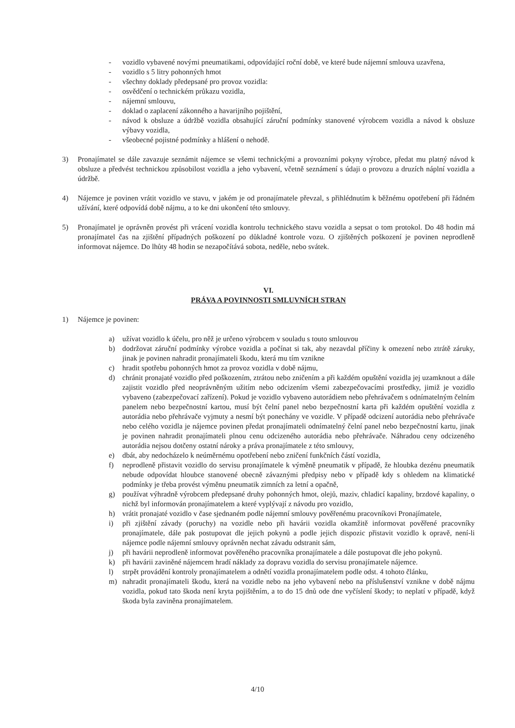- vozidlo vybavené novými pneumatikami, odpovídající roční době, ve které bude nájemní smlouva uzavřena,
- vozidlo s 5 litry pohonných hmot
- všechny doklady předepsané pro provoz vozidla:
- osvědčení o technickém průkazu vozidla,
- nájemní smlouvu,
- doklad o zaplacení zákonného a havarijního pojištění,
- návod k obsluze a údržbě vozidla obsahující záruční podmínky stanovené výrobcem vozidla a návod k obsluze výbavy vozidla,
- všeobecné pojistné podmínky a hlášení o nehodě.
3) Pronajímatel se dále zavazuje seznámit nájemce se všemi technickými a provozními pokyny výrobce, předat mu platný návod k obsluze a předvést technickou způsobilost vozidla a jeho vybavení, včetně seznámení s údaji o provozu a druzích náplní vozidla a údržbě.
4) Nájemce je povinen vrátit vozidlo ve stavu, v jakém je od pronajímatele převzal, s přihlédnutím k běžnému opotřebení při řádném užívání, které odpovídá době nájmu, a to ke dni ukončení této smlouvy.
5) Pronajímatel je oprávněn provést při vrácení vozidla kontrolu technického stavu vozidla a sepsat o tom protokol. Do 48 hodin má pronajímatel čas na zjištění případných poškození po důkladné kontrole vozu. O zjištěných poškození je povinen neprodleně informovat nájemce. Do lhůty 48 hodin se nezapočítává sobota, neděle, nebo svátek.
VI.
PRÁVA A POVINNOSTI SMLUVNÍCH STRAN
1) Nájemce je povinen:
a) užívat vozidlo k účelu, pro něž je určeno výrobcem v souladu s touto smlouvou
b) dodržovat záruční podmínky výrobce vozidla a počínat si tak, aby nezavdal příčiny k omezení nebo ztrátě záruky, jinak je povinen nahradit pronajímateli škodu, která mu tím vznikne
c) hradit spotřebu pohonných hmot za provoz vozidla v době nájmu,
d) chránit pronajaté vozidlo před poškozením, ztrátou nebo zničením a při každém opuštění vozidla jej uzamknout a dále zajistit vozidlo před neoprávněným užitím nebo odcizením všemi zabezpečovacími prostředky, jimiž je vozidlo vybaveno (zabezpečovací zařízení). Pokud je vozidlo vybaveno autorádiem nebo přehrávačem s odnímatelným čelním panelem nebo bezpečnostní kartou, musí být čelní panel nebo bezpečnostní karta při každém opuštění vozidla z autorádia nebo přehrávače vyjmuty a nesmí být ponechány ve vozidle. V případě odcizení autorádia nebo přehrávače nebo celého vozidla je nájemce povinen předat pronajímateli odnímatelný čelní panel nebo bezpečnostní kartu, jinak je povinen nahradit pronajímateli plnou cenu odcizeného autorádia nebo přehrávače. Náhradou ceny odcizeného autorádia nejsou dotčeny ostatní nároky a práva pronajímatele z této smlouvy,
e) dbát, aby nedocházelo k neúměrnému opotřebení nebo zničení funkčních částí vozidla,
f) neprodleně přistavit vozidlo do servisu pronajímatele k výměně pneumatik v případě, že hloubka dezénu pneumatik nebude odpovídat hloubce stanovené obecně závaznými předpisy nebo v případě kdy s ohledem na klimatické podmínky je třeba provést výměnu pneumatik zimních za letní a opačně,
g) používat výhradně výrobcem předepsané druhy pohonných hmot, olejů, maziv, chladicí kapaliny, brzdové kapaliny, o nichž byl informován pronajímatelem a které vyplývají z návodu pro vozidlo,
h) vrátit pronajaté vozidlo v čase sjednaném podle nájemní smlouvy pověřenému pracovníkovi Pronajímatele,
i) při zjištění závady (poruchy) na vozidle nebo při havárii vozidla okamžitě informovat pověřené pracovníky pronajímatele, dále pak postupovat dle jejich pokynů a podle jejich dispozic přistavit vozidlo k opravě, není-li nájemce podle nájemní smlouvy oprávněn nechat závadu odstranit sám,
j) při havárii neprodleně informovat pověřeného pracovníka pronajímatele a dále postupovat dle jeho pokynů.
k) při havárii zaviněné nájemcem hradí náklady za dopravu vozidla do servisu pronajímatele nájemce.
l) strpět provádění kontroly pronajímatelem a odnětí vozidla pronajímatelem podle odst. 4 tohoto článku,
m) nahradit pronajímateli škodu, která na vozidle nebo na jeho vybavení nebo na příslušenství vznikne v době nájmu vozidla, pokud tato škoda není kryta pojištěním, a to do 15 dnů ode dne vyčíslení škody; to neplatí v případě, když škoda byla zaviněna pronajímatelem.
4/10